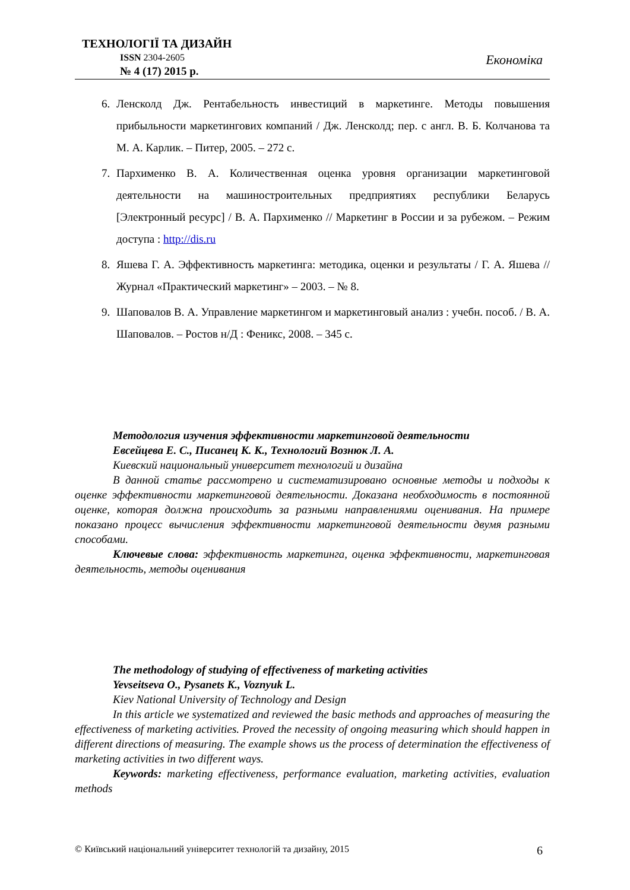ТЕХНОЛОГІЇ ТА ДИЗАЙН
ISSN 2304-2605
№ 4 (17) 2015 р.
Економіка
6. Ленсколд Дж. Рентабельность инвестиций в маркетинге. Методы повышения прибыльности маркетингових компаний / Дж. Ленсколд; пер. с англ. В. Б. Колчанова та М. А. Карлик. – Питер, 2005. – 272 с.
7. Пархименко В. А. Количественная оценка уровня организации маркетинговой деятельности на машиностроительных предприятиях республики Беларусь [Электронный ресурс] / В. А. Пархименко // Маркетинг в России и за рубежом. – Режим доступа : http://dis.ru
8. Яшева Г. А. Эффективность маркетинга: методика, оценки и результаты / Г. А. Яшева // Журнал «Практический маркетинг» – 2003. – № 8.
9. Шаповалов В. А. Управление маркетингом и маркетинговый анализ : учебн. пособ. / В. А. Шаповалов. – Ростов н/Д : Феникс, 2008. – 345 с.
Методология изучения эффективности маркетинговой деятельности
Евсейцева Е. С., Писанец К. К., Технологий Вознюк Л. А.
Киевский национальный университет технологий и дизайна
В данной статье рассмотрено и систематизировано основные методы и подходы к оценке эффективности маркетинговой деятельности. Доказана необходимость в постоянной оценке, которая должна происходить за разными направлениями оценивания. На примере показано процесс вычисления эффективности маркетинговой деятельности двумя разными способами.
Ключевые слова: эффективность маркетинга, оценка эффективности, маркетинговая деятельность, методы оценивания
The methodology of studying of effectiveness of marketing activities
Yevseitseva O., Pysanets K., Voznyuk L.
Kiev National University of Technology and Design
In this article we systematized and reviewed the basic methods and approaches of measuring the effectiveness of marketing activities. Proved the necessity of ongoing measuring which should happen in different directions of measuring. The example shows us the process of determination the effectiveness of marketing activities in two different ways.
Keywords: marketing effectiveness, performance evaluation, marketing activities, evaluation methods
© Київський національний університет технологій та дизайну, 2015 6